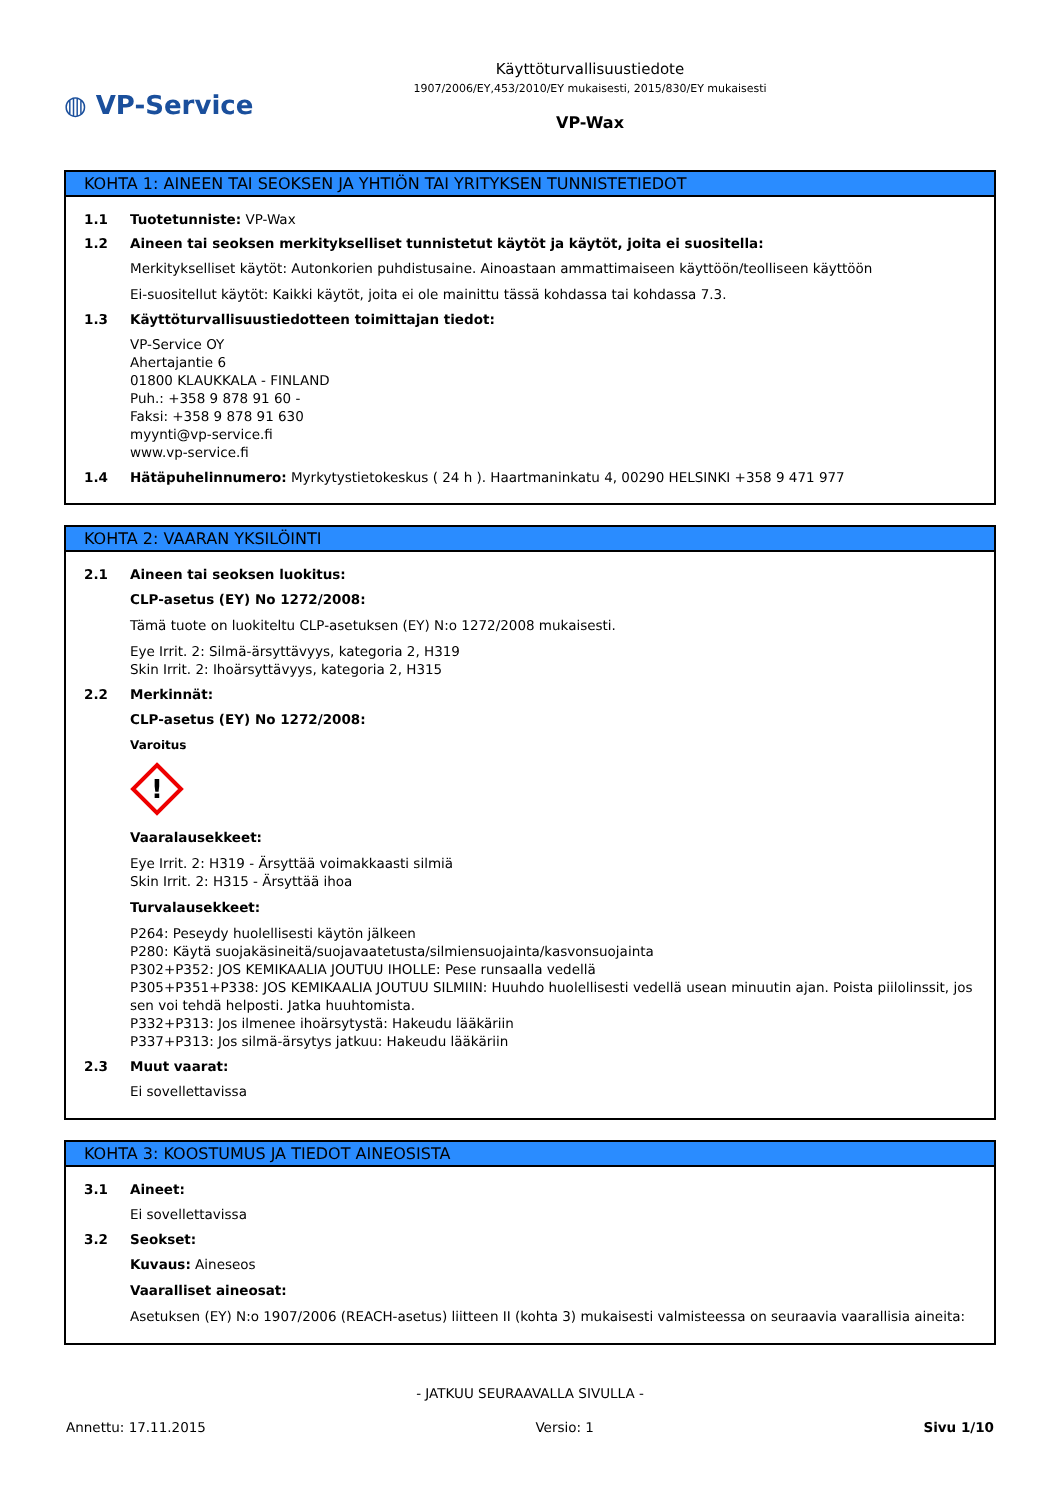◍ VP-Service
Käyttöturvallisuustiedote
1907/2006/EY,453/2010/EY mukaisesti, 2015/830/EY mukaisesti
VP-Wax
KOHTA 1: AINEEN TAI SEOKSEN JA YHTIÖN TAI YRITYKSEN TUNNISTETIEDOT
1.1 Tuotetunniste: VP-Wax
1.2 Aineen tai seoksen merkitykselliset tunnistetut käytöt ja käytöt, joita ei suositella:
Merkitykselliset käytöt: Autonkorien puhdistusaine. Ainoastaan ammattimaiseen käyttöön/teolliseen käyttöön
Ei-suositellut käytöt: Kaikki käytöt, joita ei ole mainittu tässä kohdassa tai kohdassa 7.3.
1.3 Käyttöturvallisuustiedotteen toimittajan tiedot:
VP-Service OY
Ahertajantie 6
01800 KLAUKKALA - FINLAND
Puh.: +358 9 878 91 60 -
Faksi: +358 9 878 91 630
myynti@vp-service.fi
www.vp-service.fi
1.4 Hätäpuhelinnumero: Myrkytystietokeskus ( 24 h ). Haartmaninkatu 4, 00290 HELSINKI +358 9 471 977
KOHTA 2: VAARAN YKSILÖINTI
2.1 Aineen tai seoksen luokitus:
CLP-asetus (EY) No 1272/2008:
Tämä tuote on luokiteltu CLP-asetuksen (EY) N:o 1272/2008 mukaisesti.
Eye Irrit. 2: Silmä-ärsyttävyys, kategoria 2, H319
Skin Irrit. 2: Ihoärsyttävyys, kategoria 2, H315
2.2 Merkinnät:
CLP-asetus (EY) No 1272/2008:
Varoitus
!
Vaaralausekkeet:
Eye Irrit. 2: H319 - Ärsyttää voimakkaasti silmiä
Skin Irrit. 2: H315 - Ärsyttää ihoa
Turvalausekkeet:
P264: Peseydy huolellisesti käytön jälkeen
P280: Käytä suojakäsineitä/suojavaatetusta/silmiensuojainta/kasvonsuojainta
P302+P352: JOS KEMIKAALIA JOUTUU IHOLLE: Pese runsaalla vedellä
P305+P351+P338: JOS KEMIKAALIA JOUTUU SILMIIN: Huuhdo huolellisesti vedellä usean minuutin ajan. Poista piilolinssit, jos sen voi tehdä helposti. Jatka huuhtomista.
P332+P313: Jos ilmenee ihoärsytystä: Hakeudu lääkäriin
P337+P313: Jos silmä-ärsytys jatkuu: Hakeudu lääkäriin
2.3 Muut vaarat:
Ei sovellettavissa
KOHTA 3: KOOSTUMUS JA TIEDOT AINEOSISTA
3.1 Aineet:
Ei sovellettavissa
3.2 Seokset:
Kuvaus: Aineseos
Vaaralliset aineosat:
Asetuksen (EY) N:o 1907/2006 (REACH-asetus) liitteen II (kohta 3) mukaisesti valmisteessa on seuraavia vaarallisia aineita:
- JATKUU SEURAAVALLA SIVULLA -
Annettu: 17.11.2015 Versio: 1 Sivu 1/10